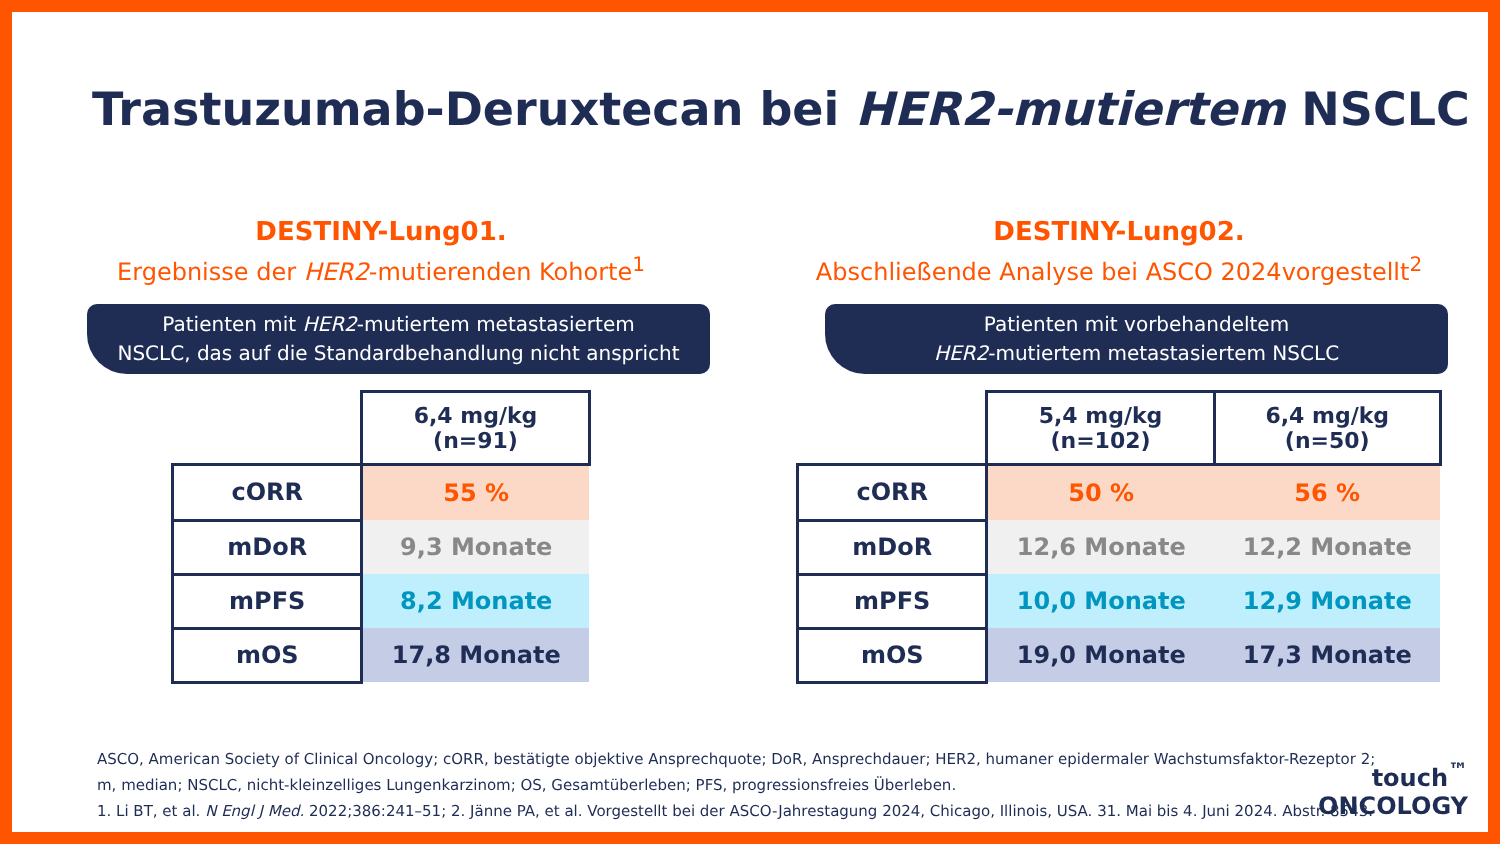Trastuzumab-Deruxtecan bei HER2-mutiertem NSCLC
DESTINY-Lung01.
Ergebnisse der HER2-mutierenden Kohorte<sup>1</sup>
Patienten mit HER2-mutiertem metastasiertem
NSCLC, das auf die Standardbehandlung nicht anspricht
| | 6,4 mg/kg (n=91) |
| cORR | 55 % |
| mDoR | 9,3 Monate |
| mPFS | 8,2 Monate |
| mOS | 17,8 Monate |
DESTINY-Lung02.
Abschließende Analyse bei ASCO 2024vorgestellt<sup>2</sup>
Patienten mit vorbehandeltem
HER2-mutiertem metastasiertem NSCLC
| | 5,4 mg/kg (n=102) | 6,4 mg/kg (n=50) |
| cORR | 50 % | 56 % |
| mDoR | 12,6 Monate | 12,2 Monate |
| mPFS | 10,0 Monate | 12,9 Monate |
| mOS | 19,0 Monate | 17,3 Monate |
ASCO, American Society of Clinical Oncology; cORR, bestätigte objektive Ansprechquote; DoR, Ansprechdauer; HER2, humaner epidermaler Wachstumsfaktor-Rezeptor 2;
m, median; NSCLC, nicht-kleinzelliges Lungenkarzinom; OS, Gesamtüberleben; PFS, progressionsfreies Überleben.
1. Li BT, et al. N Engl J Med. 2022;386:241–51; 2. Jänne PA, et al. Vorgestellt bei der ASCO-Jahrestagung 2024, Chicago, Illinois, USA. 31. Mai bis 4. Juni 2024. Abstr. 8543.
touch<sup>™</sup>
ONCOLOGY